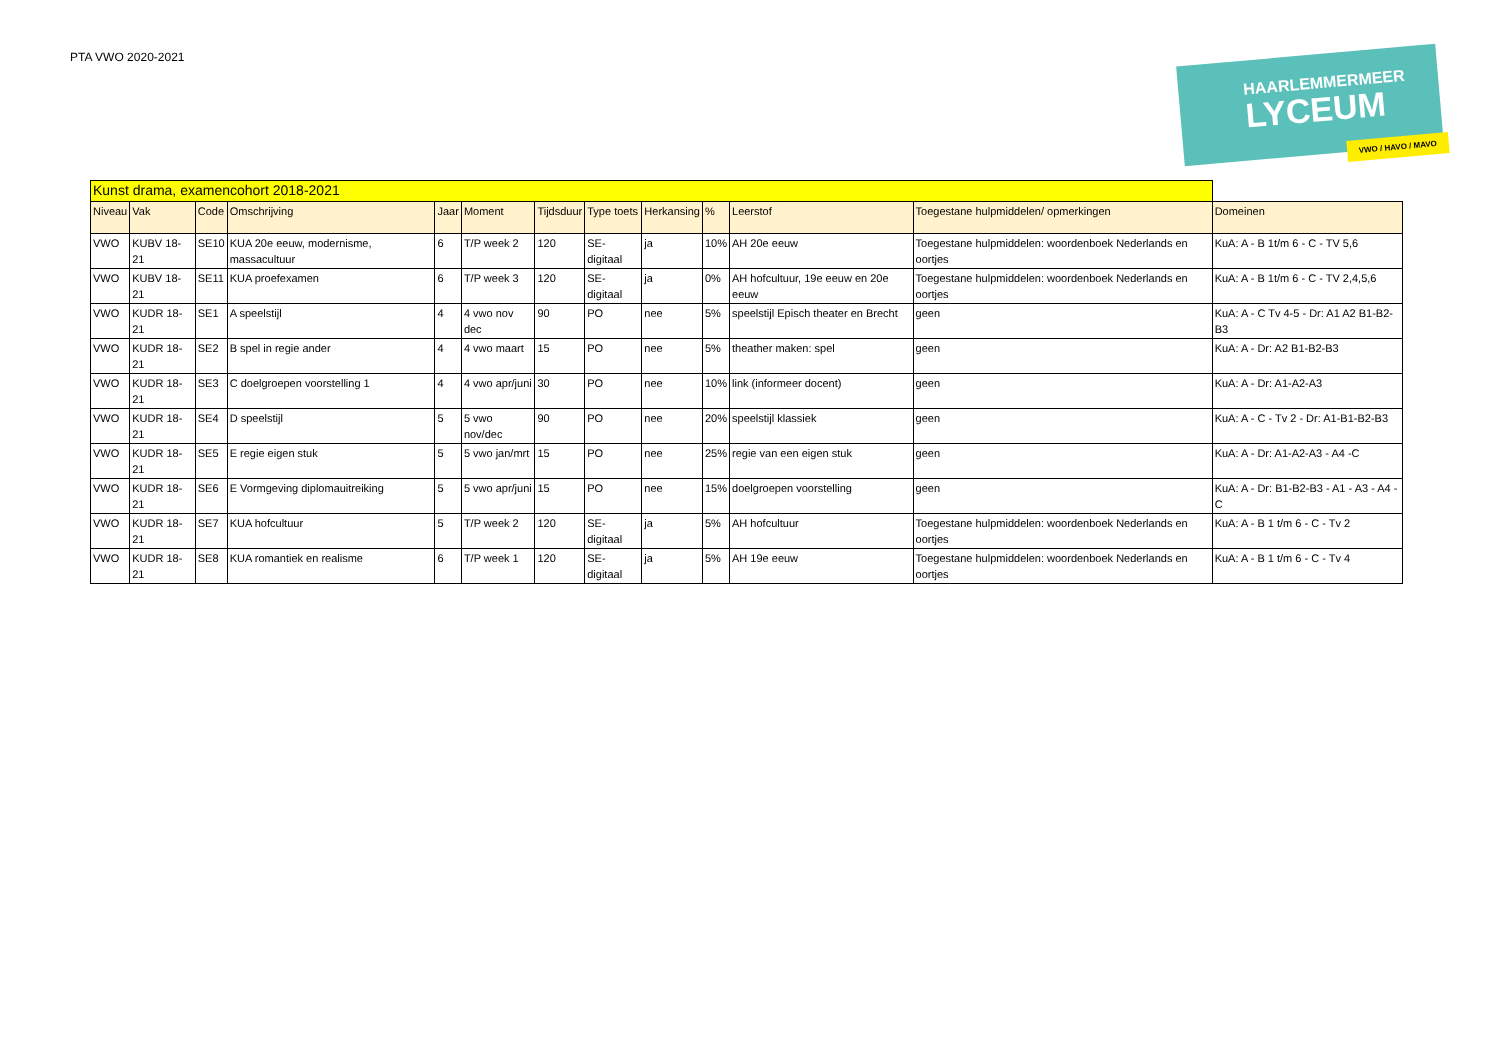PTA VWO 2020-2021
HAARLEMMERMEER
LYCEUM
VWO / HAVO / MAVO
| Kunst drama, examencohort 2018-2021 | | | | | | | | | | | | |
| Niveau | Vak | Code | Omschrijving | Jaar | Moment | Tijdsduur | Type toets | Herkansing | % | Leerstof | Toegestane hulpmiddelen/ opmerkingen | Domeinen |
| VWO | KUBV 18-21 | SE10 | KUA 20e eeuw, modernisme, massacultuur | 6 | T/P week 2 | 120 | SE-digitaal | ja | 10% | AH 20e eeuw | Toegestane hulpmiddelen: woordenboek Nederlands en oortjes | KuA: A - B 1t/m 6 - C - TV 5,6 |
| VWO | KUBV 18-21 | SE11 | KUA proefexamen | 6 | T/P week 3 | 120 | SE-digitaal | ja | 0% | AH hofcultuur, 19e eeuw en 20e eeuw | Toegestane hulpmiddelen: woordenboek Nederlands en oortjes | KuA: A - B 1t/m 6 - C - TV 2,4,5,6 |
| VWO | KUDR 18-21 | SE1 | A speelstijl | 4 | 4 vwo nov dec | 90 | PO | nee | 5% | speelstijl Episch theater en Brecht | geen | KuA: A - C Tv 4-5 - Dr: A1 A2 B1-B2-B3 |
| VWO | KUDR 18-21 | SE2 | B spel in regie ander | 4 | 4 vwo maart | 15 | PO | nee | 5% | theather maken: spel | geen | KuA: A - Dr: A2 B1-B2-B3 |
| VWO | KUDR 18-21 | SE3 | C doelgroepen voorstelling 1 | 4 | 4 vwo apr/juni | 30 | PO | nee | 10% | link (informeer docent) | geen | KuA: A - Dr: A1-A2-A3 |
| VWO | KUDR 18-21 | SE4 | D speelstijl | 5 | 5 vwo nov/dec | 90 | PO | nee | 20% | speelstijl klassiek | geen | KuA: A - C - Tv 2 - Dr: A1-B1-B2-B3 |
| VWO | KUDR 18-21 | SE5 | E regie eigen stuk | 5 | 5 vwo jan/mrt | 15 | PO | nee | 25% | regie van een eigen stuk | geen | KuA: A - Dr: A1-A2-A3 - A4 -C |
| VWO | KUDR 18-21 | SE6 | E Vormgeving diplomauitreiking | 5 | 5 vwo apr/juni | 15 | PO | nee | 15% | doelgroepen voorstelling | geen | KuA: A - Dr: B1-B2-B3 - A1 - A3 - A4 - C |
| VWO | KUDR 18-21 | SE7 | KUA hofcultuur | 5 | T/P week 2 | 120 | SE-digitaal | ja | 5% | AH hofcultuur | Toegestane hulpmiddelen: woordenboek Nederlands en oortjes | KuA: A - B 1 t/m 6 - C - Tv 2 |
| VWO | KUDR 18-21 | SE8 | KUA romantiek en realisme | 6 | T/P week 1 | 120 | SE-digitaal | ja | 5% | AH 19e eeuw | Toegestane hulpmiddelen: woordenboek Nederlands en oortjes | KuA: A - B 1 t/m 6 - C - Tv 4 |